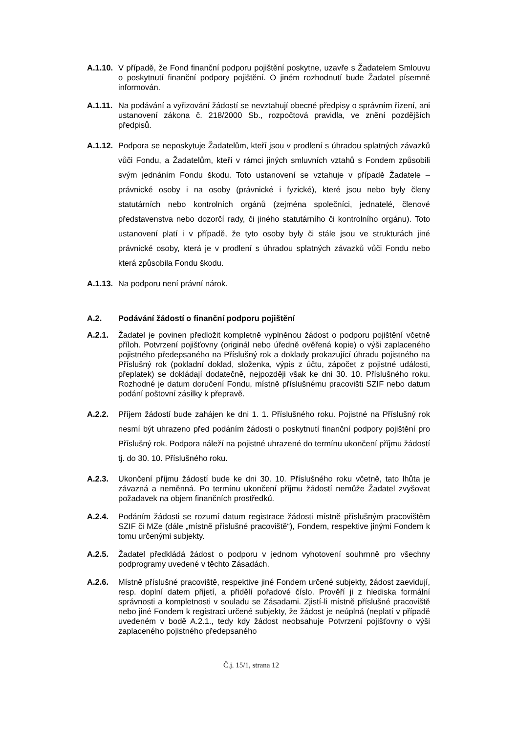A.1.10.
V případě, že Fond finanční podporu pojištění poskytne, uzavře s Žadatelem Smlouvu o poskytnutí finanční podpory pojištění. O jiném rozhodnutí bude Žadatel písemně informován.
A.1.11.
Na podávání a vyřizování žádostí se nevztahují obecné předpisy o správním řízení, ani ustanovení zákona č. 218/2000 Sb., rozpočtová pravidla, ve znění pozdějších předpisů.
A.1.12.
Podpora se neposkytuje Žadatelům, kteří jsou v prodlení s úhradou splatných závazků vůči Fondu, a Žadatelům, kteří v rámci jiných smluvních vztahů s Fondem způsobili svým jednáním Fondu škodu. Toto ustanovení se vztahuje v případě Žadatele – právnické osoby i na osoby (právnické i fyzické), které jsou nebo byly členy statutárních nebo kontrolních orgánů (zejména společníci, jednatelé, členové představenstva nebo dozorčí rady, či jiného statutárního či kontrolního orgánu). Toto ustanovení platí i v případě, že tyto osoby byly či stále jsou ve strukturách jiné právnické osoby, která je v prodlení s úhradou splatných závazků vůči Fondu nebo která způsobila Fondu škodu.
A.1.13.
Na podporu není právní nárok.
A.2. Podávání žádostí o finanční podporu pojištění
A.2.1. Žadatel je povinen předložit kompletně vyplněnou žádost o podporu pojištění včetně příloh. Potvrzení pojišťovny (originál nebo úředně ověřená kopie) o výši zaplaceného pojistného předepsaného na Příslušný rok a doklady prokazující úhradu pojistného na Příslušný rok (pokladní doklad, složenka, výpis z účtu, zápočet z pojistné události, přeplatek) se dokládají dodatečně, nejpozději však ke dni 30. 10. Příslušného roku. Rozhodné je datum doručení Fondu, místně příslušnému pracovišti SZIF nebo datum podání poštovní zásilky k přepravě.
A.2.2. Příjem žádostí bude zahájen ke dni 1. 1. Příslušného roku. Pojistné na Příslušný rok nesmí být uhrazeno před podáním žádosti o poskytnutí finanční podpory pojištění pro Příslušný rok. Podpora náleží na pojistné uhrazené do termínu ukončení příjmu žádostí tj. do 30. 10. Příslušného roku.
A.2.3. Ukončení příjmu žádostí bude ke dni 30. 10. Příslušného roku včetně, tato lhůta je závazná a neměnná. Po termínu ukončení příjmu žádostí nemůže Žadatel zvyšovat požadavek na objem finančních prostředků.
A.2.4. Podáním žádosti se rozumí datum registrace žádosti místně příslušným pracovištěm SZIF či MZe (dále „místně příslušné pracoviště“), Fondem, respektive jinými Fondem k tomu určenými subjekty.
A.2.5. Žadatel předkládá žádost o podporu v jednom vyhotovení souhrnně pro všechny podprogramy uvedené v těchto Zásadách.
A.2.6. Místně příslušné pracoviště, respektive jiné Fondem určené subjekty, žádost zaevidují, resp. doplní datem přijetí, a přidělí pořadové číslo. Prověří ji z hlediska formální správnosti a kompletnosti v souladu se Zásadami. Zjistí-li místně příslušné pracoviště nebo jiné Fondem k registraci určené subjekty, že žádost je neúplná (neplatí v případě uvedeném v bodě A.2.1., tedy kdy žádost neobsahuje Potvrzení pojišťovny o výši zaplaceného pojistného předepsaného
Č.j. 15/1, strana 12